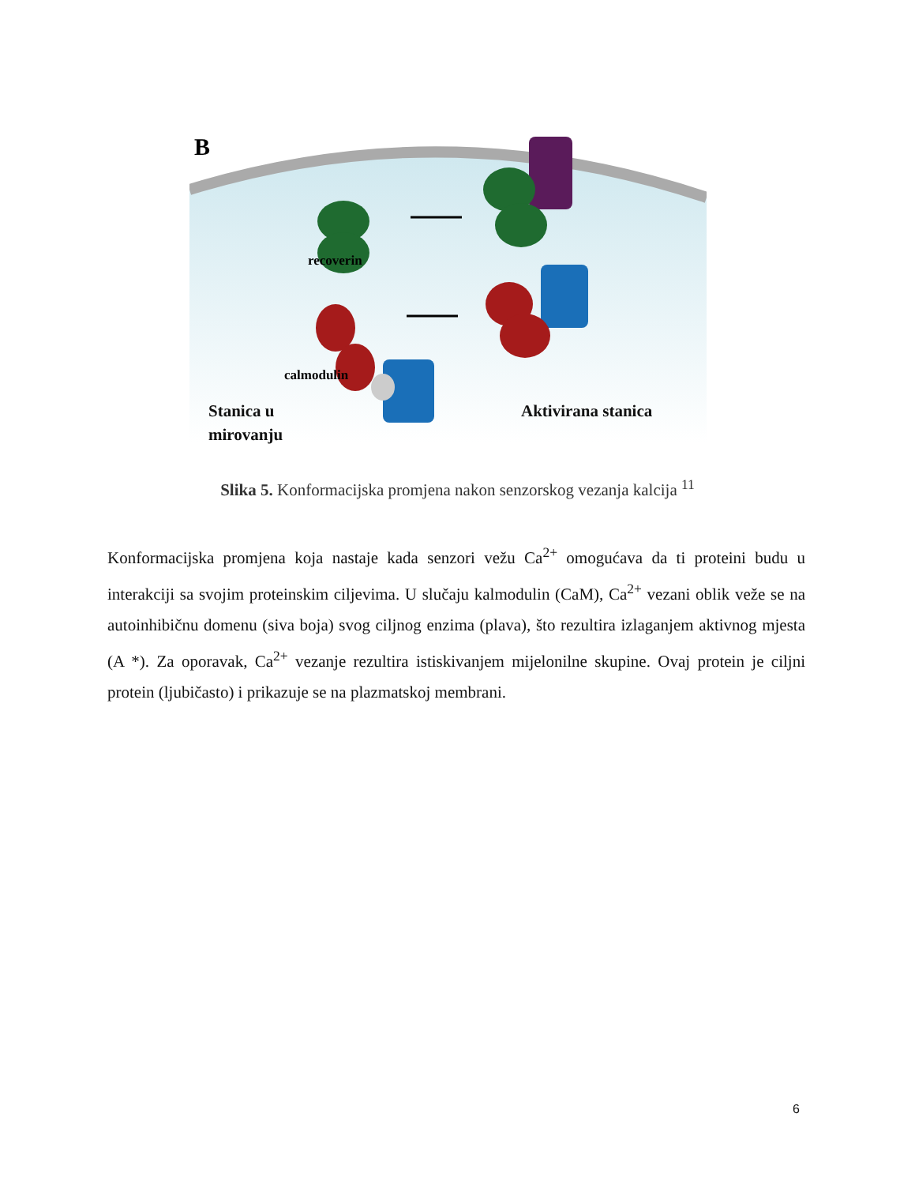B
recoverin
calmodulin
Stanica u
mirovanju
Aktivirana stanica
Slika 5. Konformacijska promjena nakon senzorskog vezanja kalcija <sup>11</sup>
Konformacijska promjena koja nastaje kada senzori vežu Ca<sup>2+</sup> omogućava da ti proteini budu u interakciji sa svojim proteinskim ciljevima. U slučaju kalmodulin (CaM), Ca<sup>2+</sup> vezani oblik veže se na autoinhibičnu domenu (siva boja) svog ciljnog enzima (plava), što rezultira izlaganjem aktivnog mjesta (A *). Za oporavak, Ca<sup>2+</sup> vezanje rezultira istiskivanjem mijelonilne skupine. Ovaj protein je ciljni protein (ljubičasto) i prikazuje se na plazmatskoj membrani.
6